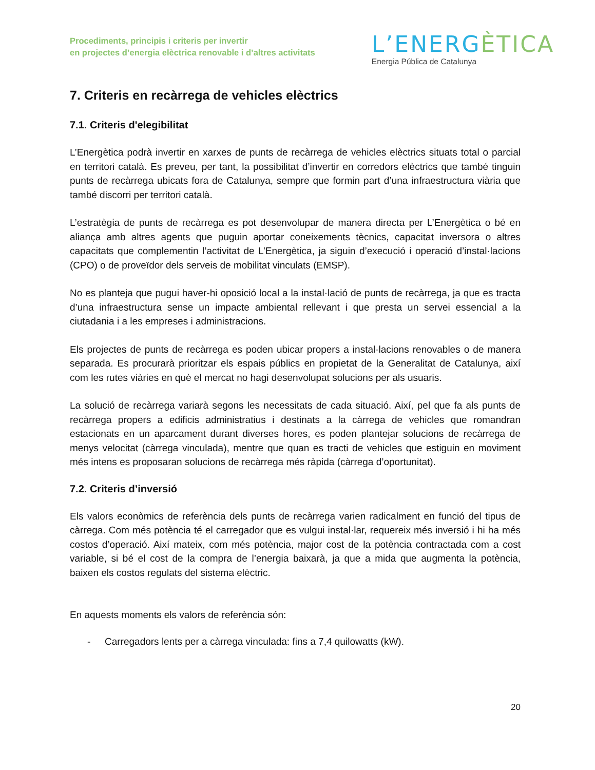Procediments, principis i criteris per invertir
en projectes d’energia elèctrica renovable i d’altres activitats
L’ENERGÈTICA
Energia Pública de Catalunya
7. Criteris en recàrrega de vehicles elèctrics
7.1. Criteris d'elegibilitat
L’Energètica podrà invertir en xarxes de punts de recàrrega de vehicles elèctrics situats total o parcial en territori català. Es preveu, per tant, la possibilitat d’invertir en corredors elèctrics que també tinguin punts de recàrrega ubicats fora de Catalunya, sempre que formin part d’una infraestructura viària que també discorri per territori català.
L’estratègia de punts de recàrrega es pot desenvolupar de manera directa per L’Energètica o bé en aliança amb altres agents que puguin aportar coneixements tècnics, capacitat inversora o altres capacitats que complementin l’activitat de L’Energètica, ja siguin d’execució i operació d’instal·lacions (CPO) o de proveïdor dels serveis de mobilitat vinculats (EMSP).
No es planteja que pugui haver-hi oposició local a la instal·lació de punts de recàrrega, ja que es tracta d’una infraestructura sense un impacte ambiental rellevant i que presta un servei essencial a la ciutadania i a les empreses i administracions.
Els projectes de punts de recàrrega es poden ubicar propers a instal·lacions renovables o de manera separada. Es procurarà prioritzar els espais públics en propietat de la Generalitat de Catalunya, així com les rutes viàries en què el mercat no hagi desenvolupat solucions per als usuaris.
La solució de recàrrega variarà segons les necessitats de cada situació. Així, pel que fa als punts de recàrrega propers a edificis administratius i destinats a la càrrega de vehicles que romandran estacionats en un aparcament durant diverses hores, es poden plantejar solucions de recàrrega de menys velocitat (càrrega vinculada), mentre que quan es tracti de vehicles que estiguin en moviment més intens es proposaran solucions de recàrrega més ràpida (càrrega d’oportunitat).
7.2. Criteris d’inversió
Els valors econòmics de referència dels punts de recàrrega varien radicalment en funció del tipus de càrrega. Com més potència té el carregador que es vulgui instal·lar, requereix més inversió i hi ha més costos d’operació. Així mateix, com més potència, major cost de la potència contractada com a cost variable, si bé el cost de la compra de l’energia baixarà, ja que a mida que augmenta la potència, baixen els costos regulats del sistema elèctric.
En aquests moments els valors de referència són:
- Carregadors lents per a càrrega vinculada: fins a 7,4 quilowatts (kW).
20